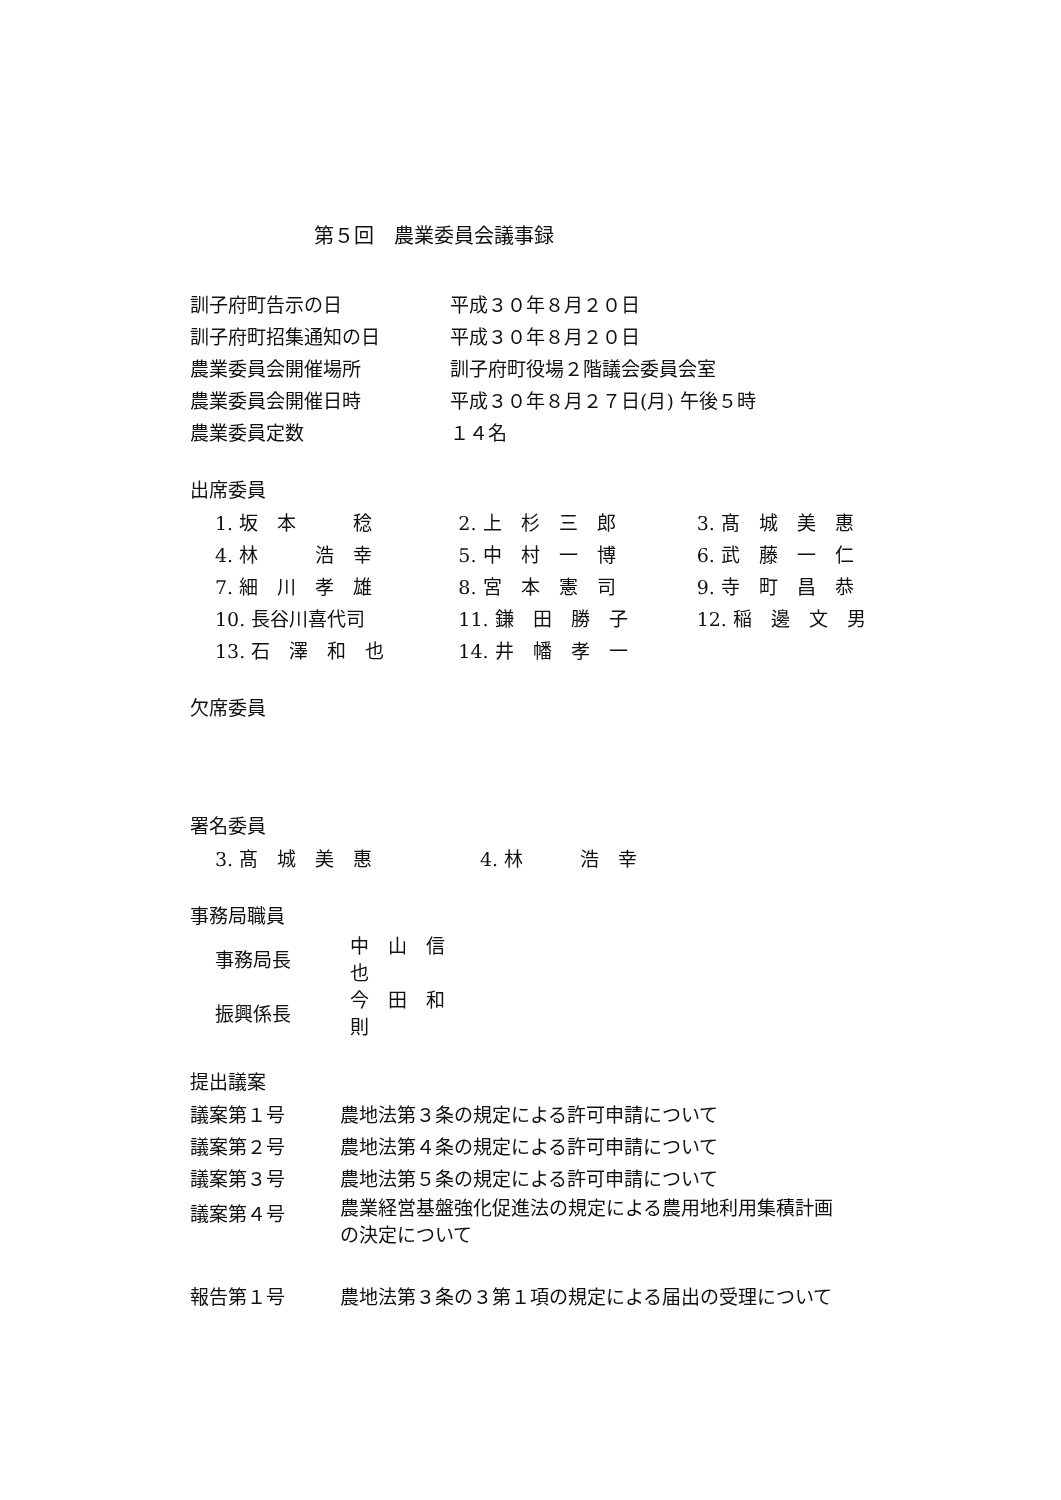第５回　農業委員会議事録
| 訓子府町告示の日 | 平成３０年８月２０日 |
| 訓子府町招集通知の日 | 平成３０年８月２０日 |
| 農業委員会開催場所 | 訓子府町役場２階議会委員会室 |
| 農業委員会開催日時 | 平成３０年８月２７日(月) 午後５時 |
| 農業委員定数 | １４名 |
出席委員
| 1. 坂 本 稔 | 2. 上 杉 三 郎 | 3. 髙 城 美 惠 |
| 4. 林 浩 幸 | 5. 中 村 一 博 | 6. 武 藤 一 仁 |
| 7. 細 川 孝 雄 | 8. 宮 本 憲 司 | 9. 寺 町 昌 恭 |
| 10. 長谷川喜代司 | 11. 鎌 田 勝 子 | 12. 稲 邊 文 男 |
| 13. 石 澤 和 也 | 14. 井 幡 孝 一 | |
欠席委員
署名委員
| 3. 髙 城 美 惠 | 4. 林 浩 幸 |
事務局職員
| 事務局長 | 中 山 信 也 |
| 振興係長 | 今 田 和 則 |
提出議案
| 議案第１号 | 農地法第３条の規定による許可申請について |
| 議案第２号 | 農地法第４条の規定による許可申請について |
| 議案第３号 | 農地法第５条の規定による許可申請について |
| 議案第４号 | 農業経営基盤強化促進法の規定による農用地利用集積計画 の決定について |
| 報告第１号 | 農地法第３条の３第１項の規定による届出の受理について |